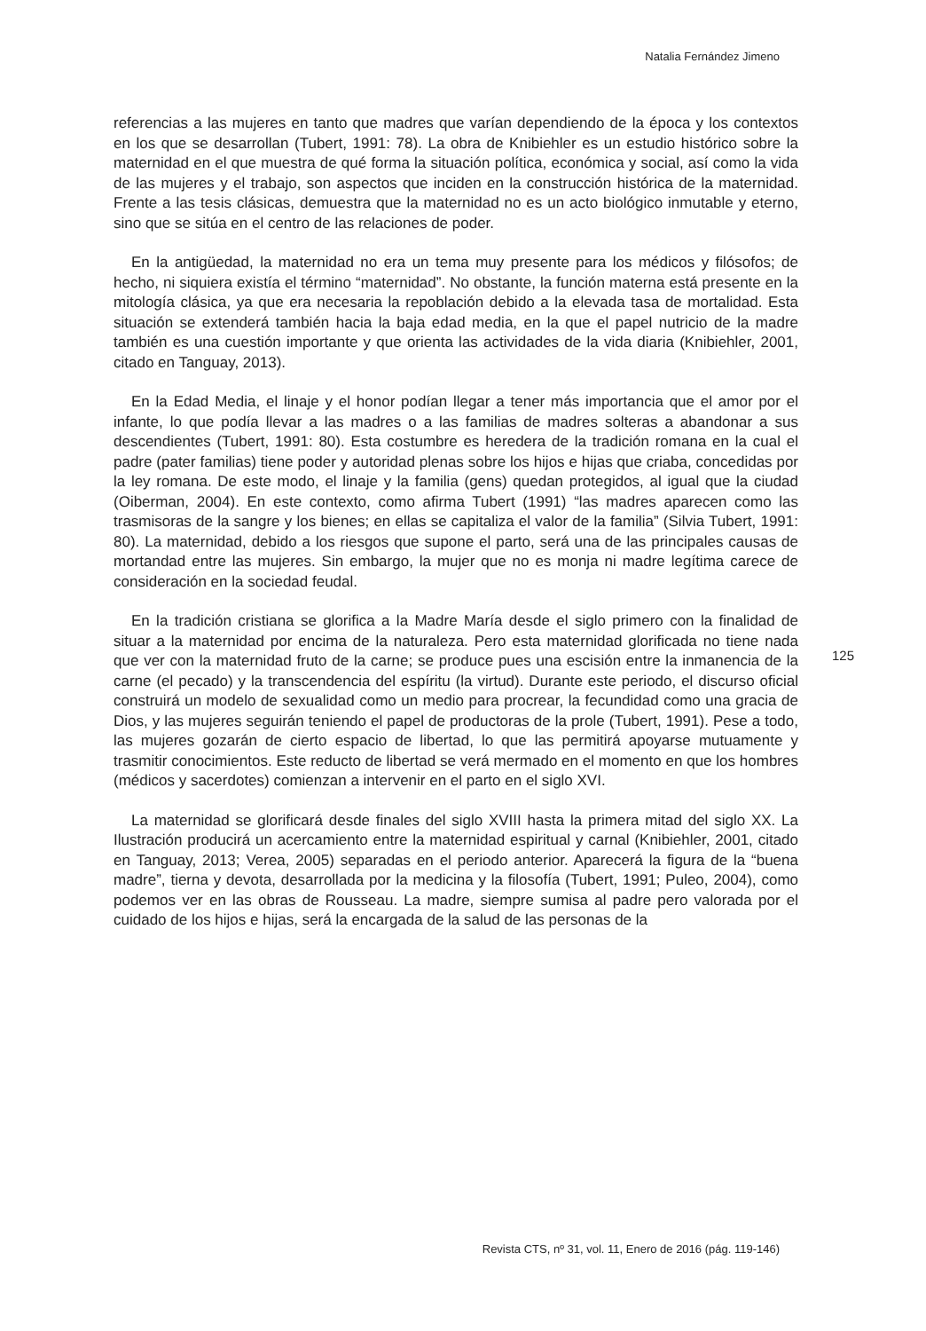Natalia Fernández Jimeno
referencias a las mujeres en tanto que madres que varían dependiendo de la época y los contextos en los que se desarrollan (Tubert, 1991: 78). La obra de Knibiehler es un estudio histórico sobre la maternidad en el que muestra de qué forma la situación política, económica y social, así como la vida de las mujeres y el trabajo, son aspectos que inciden en la construcción histórica de la maternidad. Frente a las tesis clásicas, demuestra que la maternidad no es un acto biológico inmutable y eterno, sino que se sitúa en el centro de las relaciones de poder.
En la antigüedad, la maternidad no era un tema muy presente para los médicos y filósofos; de hecho, ni siquiera existía el término “maternidad”. No obstante, la función materna está presente en la mitología clásica, ya que era necesaria la repoblación debido a la elevada tasa de mortalidad. Esta situación se extenderá también hacia la baja edad media, en la que el papel nutricio de la madre también es una cuestión importante y que orienta las actividades de la vida diaria (Knibiehler, 2001, citado en Tanguay, 2013).
En la Edad Media, el linaje y el honor podían llegar a tener más importancia que el amor por el infante, lo que podía llevar a las madres o a las familias de madres solteras a abandonar a sus descendientes (Tubert, 1991: 80). Esta costumbre es heredera de la tradición romana en la cual el padre (pater familias) tiene poder y autoridad plenas sobre los hijos e hijas que criaba, concedidas por la ley romana. De este modo, el linaje y la familia (gens) quedan protegidos, al igual que la ciudad (Oiberman, 2004). En este contexto, como afirma Tubert (1991) “las madres aparecen como las trasmisoras de la sangre y los bienes; en ellas se capitaliza el valor de la familia” (Silvia Tubert, 1991: 80). La maternidad, debido a los riesgos que supone el parto, será una de las principales causas de mortandad entre las mujeres. Sin embargo, la mujer que no es monja ni madre legítima carece de consideración en la sociedad feudal.
En la tradición cristiana se glorifica a la Madre María desde el siglo primero con la finalidad de situar a la maternidad por encima de la naturaleza. Pero esta maternidad glorificada no tiene nada que ver con la maternidad fruto de la carne; se produce pues una escisión entre la inmanencia de la carne (el pecado) y la transcendencia del espíritu (la virtud). Durante este periodo, el discurso oficial construirá un modelo de sexualidad como un medio para procrear, la fecundidad como una gracia de Dios, y las mujeres seguirán teniendo el papel de productoras de la prole (Tubert, 1991). Pese a todo, las mujeres gozarán de cierto espacio de libertad, lo que las permitirá apoyarse mutuamente y trasmitir conocimientos. Este reducto de libertad se verá mermado en el momento en que los hombres (médicos y sacerdotes) comienzan a intervenir en el parto en el siglo XVI.
La maternidad se glorificará desde finales del siglo XVIII hasta la primera mitad del siglo XX. La Ilustración producirá un acercamiento entre la maternidad espiritual y carnal (Knibiehler, 2001, citado en Tanguay, 2013; Verea, 2005) separadas en el periodo anterior. Aparecerá la figura de la “buena madre”, tierna y devota, desarrollada por la medicina y la filosofía (Tubert, 1991; Puleo, 2004), como podemos ver en las obras de Rousseau. La madre, siempre sumisa al padre pero valorada por el cuidado de los hijos e hijas, será la encargada de la salud de las personas de la
125
Revista CTS, nº 31, vol. 11, Enero de 2016 (pág. 119-146)